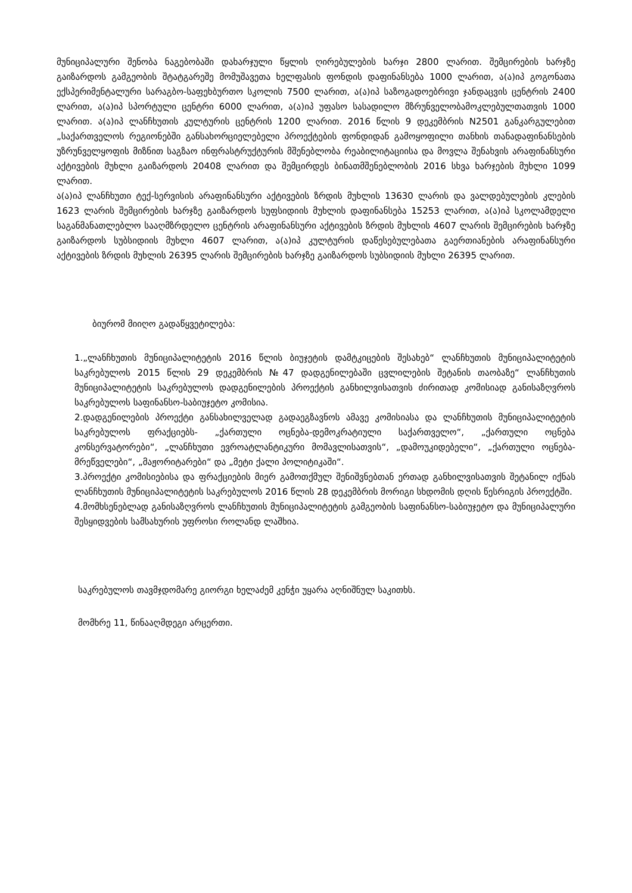მუნიციპალური შენობა ნაგებობაში დახარჯული წყლის ღირებულების ხარჯი 2800 ლარით. შემცირების ხარჯზე გაიზარდოს გამგეობის შტატგარეშე მომუშავეთა ხელფასის ფონდის დაფინანსება 1000 ლარით, ა(ა)იპ გოგონათა ექსპერიმენტალური სარაგბო-საფეხბურთო სკოლის 7500 ლარით, ა(ა)იპ საზოგადოებრივი ჯანდაცვის ცენტრის 2400 ლარით, ა(ა)იპ სპორტული ცენტრი 6000 ლარით, ა(ა)იპ უფასო სასადილო მზრუნველობამოკლებულთათვის 1000 ლარით. ა(ა)იპ ლანჩხუთის კულტურის ცენტრის 1200 ლარით. 2016 წლის 9 დეკემბრის N2501 განკარგულებით „საქართველოს რეგიონებში განსახორციელებელი პროექტების ფონდიდან გამოყოფილი თანხის თანადაფინანსების უზრუნველყოფის მიზნით საგზაო ინფრასტრუქტურის მშენებლობა რეაბილიტაციისა და მოვლა შენახვის არაფინანსური აქტივების მუხლი გაიზარდოს 20408 ლარით და შემცირდეს ბინათმშენებლობის 2016 სხვა ხარჯების მუხლი 1099 ლარით.
ა(ა)იპ ლანჩხუთი ტექ-სერვისის არაფინანსური აქტივების ზრდის მუხლის 13630 ლარის და ვალდებულების კლების 1623 ლარის შემცირების ხარჯზე გაიზარდოს სუფსიდიის მუხლის დაფინანსება 15253 ლარით, ა(ა)იპ სკოლამდელი საგანმანათლებლო სააღმზრდელო ცენტრის არაფინანსური აქტივების ზრდის მუხლის 4607 ლარის შემცირების ხარჯზე გაიზარდოს სუბსიდიის მუხლი 4607 ლარით, ა(ა)იპ კულტურის დაწესებულებათა გაერთიანების არაფინანსური აქტივების ზრდის მუხლის 26395 ლარის შემცირების ხარჯზე გაიზარდოს სუბსიდიის მუხლი 26395 ლარით.
ბიურომ მიიღო გადაწყვეტილება:
1.„ლანჩხუთის მუნიციპალიტეტის 2016 წლის ბიუჯეტის დამტკიცების შესახებ“ ლანჩხუთის მუნიციპალიტეტის საკრებულოს 2015 წლის 29 დეკემბრის №47 დადგენილებაში ცვლილების შეტანის თაობაზე“ ლანჩხუთის მუნიციპალიტეტის საკრებულოს დადგენილების პროექტის განხილვისათვის ძირითად კომისიად განისაზღვროს საკრებულოს საფინანსო-საბიუჯეტო კომისია.
2.დადგენილების პროექტი განსახილველად გადაეგზავნოს ამავე კომისიასა და ლანჩხუთის მუნიციპალიტეტის საკრებულოს ფრაქციებს- „ქართული ოცნება-დემოკრატიული საქართველო“, „ქართული ოცნება კონსერვატორები“, „ლანჩხუთი ევროატლანტიკური მომავლისათვის“, „დამოუკიდებელი“, „ქართული ოცნება-მრეწველები“, „მაჟორიტარები“ და „მეტი ქალი პოლიტიკაში“.
3.პროექტი კომისიებისა და ფრაქციების მიერ გამოთქმულ შენიშვნებთან ერთად განხილვისათვის შეტანილ იქნას ლანჩხუთის მუნიციპალიტეტის საკრებულოს 2016 წლის 28 დეკემბრის მორიგი სხდომის დღის წესრიგის პროექტში.
4.მომხსენებლად განისაზღვროს ლანჩხუთის მუნიციპალიტეტის გამგეობის საფინანსო-საბიუჯეტო და მუნიციპალური შესყიდვების სამსახურის უფროსი როლანდ ლაშხია.
საკრებულოს თავმჯდომარე გიორგი ხელაძემ კენჭი უყარა აღნიშნულ საკითხს.
მომხრე 11, წინააღმდეგი არცერთი.